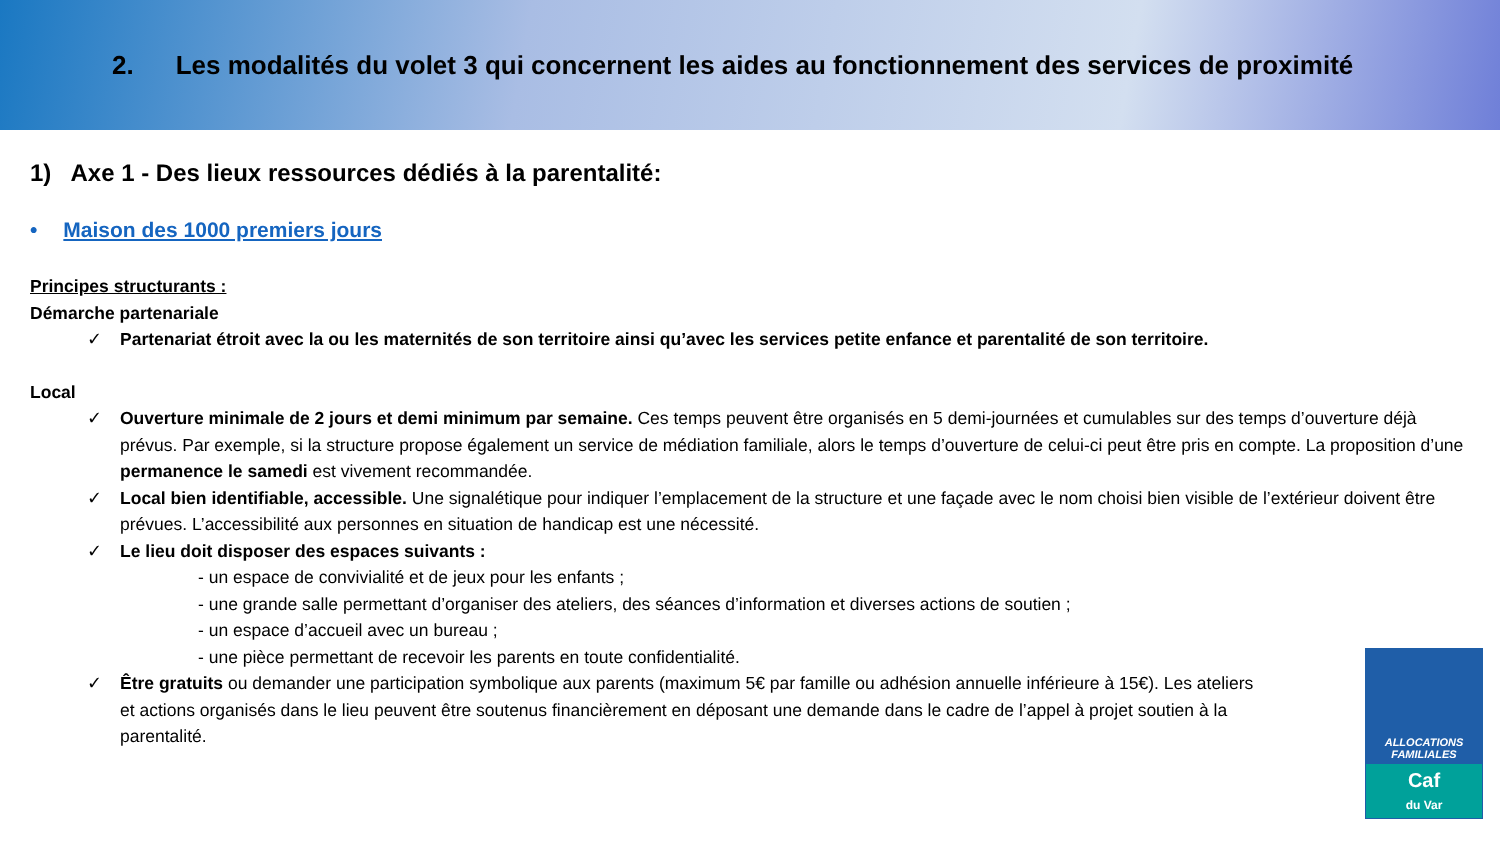2. Les modalités du volet 3 qui concernent les aides au fonctionnement des services de proximité
1) Axe 1 - Des lieux ressources dédiés à la parentalité:
• Maison des 1000 premiers jours
Principes structurants :
Démarche partenariale
✓ Partenariat étroit avec la ou les maternités de son territoire ainsi qu’avec les services petite enfance et parentalité de son territoire.
Local
✓ Ouverture minimale de 2 jours et demi minimum par semaine. Ces temps peuvent être organisés en 5 demi-journées et cumulables sur des temps d’ouverture déjà prévus. Par exemple, si la structure propose également un service de médiation familiale, alors le temps d’ouverture de celui-ci peut être pris en compte. La proposition d’une permanence le samedi est vivement recommandée.
✓ Local bien identifiable, accessible. Une signalétique pour indiquer l’emplacement de la structure et une façade avec le nom choisi bien visible de l’extérieur doivent être prévues. L’accessibilité aux personnes en situation de handicap est une nécessité.
✓ Le lieu doit disposer des espaces suivants :
- un espace de convivialité et de jeux pour les enfants ;
- une grande salle permettant d’organiser des ateliers, des séances d’information et diverses actions de soutien ;
- un espace d’accueil avec un bureau ;
- une pièce permettant de recevoir les parents en toute confidentialité.
✓ Être gratuits ou demander une participation symbolique aux parents (maximum 5€ par famille ou adhésion annuelle inférieure à 15€). Les ateliers et actions organisés dans le lieu peuvent être soutenus financièrement en déposant une demande dans le cadre de l’appel à projet soutien à la parentalité.
ALLOCATIONS
FAMILIALES
Caf
du Var